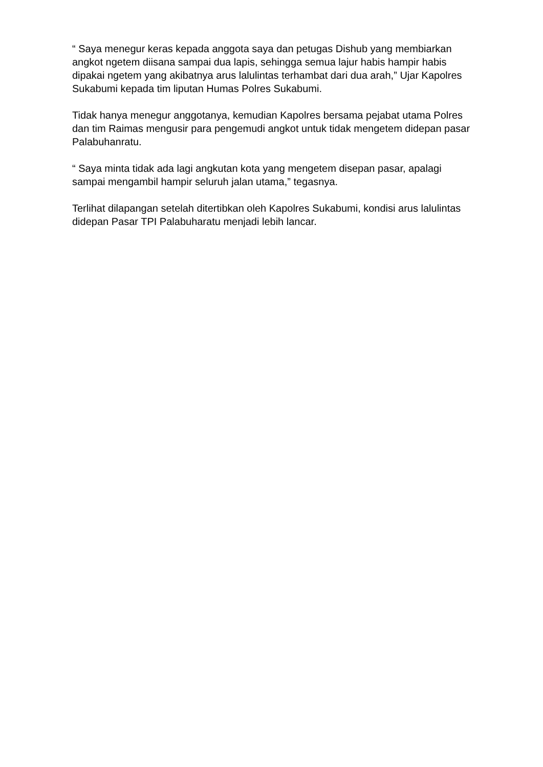“ Saya menegur keras kepada anggota saya dan petugas Dishub yang membiarkan angkot ngetem diisana sampai dua lapis, sehingga semua lajur habis hampir habis dipakai ngetem yang akibatnya arus lalulintas terhambat dari dua arah,” Ujar Kapolres Sukabumi kepada tim liputan Humas Polres Sukabumi.
Tidak hanya menegur anggotanya, kemudian Kapolres bersama pejabat utama Polres dan tim Raimas mengusir para pengemudi angkot untuk tidak mengetem didepan pasar Palabuhanratu.
“ Saya minta tidak ada lagi angkutan kota yang mengetem disepan pasar, apalagi sampai mengambil hampir seluruh jalan utama,” tegasnya.
Terlihat dilapangan setelah ditertibkan oleh Kapolres Sukabumi, kondisi arus lalulintas didepan Pasar TPI Palabuharatu menjadi lebih lancar.